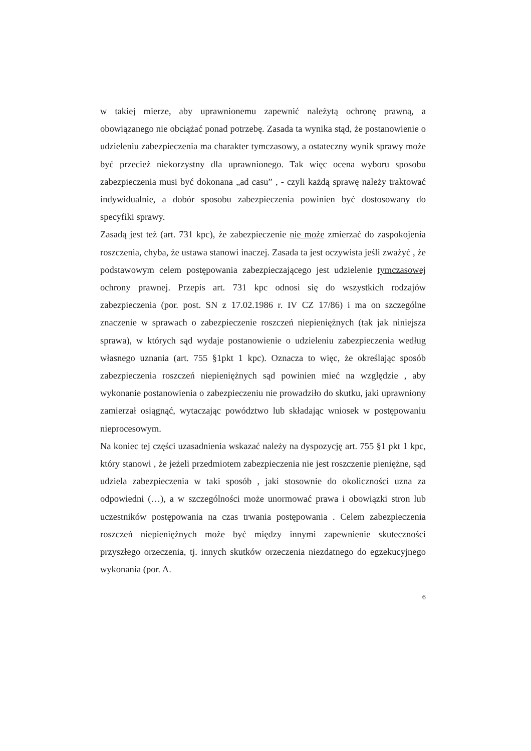w takiej mierze, aby uprawnionemu zapewnić należytą ochronę prawną, a obowiązanego nie obciążać ponad potrzebę. Zasada ta wynika stąd, że postanowienie o udzieleniu zabezpieczenia ma charakter tymczasowy, a ostateczny wynik sprawy może być przecież niekorzystny dla uprawnionego. Tak więc ocena wyboru sposobu zabezpieczenia musi być dokonana „ad casu” , - czyli każdą sprawę należy traktować indywidualnie, a dobór sposobu zabezpieczenia powinien być dostosowany do specyfiki sprawy.
Zasadą jest też (art. 731 kpc), że zabezpieczenie nie może zmierzać do zaspokojenia roszczenia, chyba, że ustawa stanowi inaczej. Zasada ta jest oczywista jeśli zważyć , że podstawowym celem postępowania zabezpieczającego jest udzielenie tymczasowej ochrony prawnej. Przepis art. 731 kpc odnosi się do wszystkich rodzajów zabezpieczenia (por. post. SN z 17.02.1986 r. IV CZ 17/86) i ma on szczególne znaczenie w sprawach o zabezpieczenie roszczeń niepieniężnych (tak jak niniejsza sprawa), w których sąd wydaje postanowienie o udzieleniu zabezpieczenia według własnego uznania (art. 755 §1pkt 1 kpc). Oznacza to więc, że określając sposób zabezpieczenia roszczeń niepieniężnych sąd powinien mieć na względzie , aby wykonanie postanowienia o zabezpieczeniu nie prowadziło do skutku, jaki uprawniony zamierzał osiągnąć, wytaczając powództwo lub składając wniosek w postępowaniu nieprocesowym.
Na koniec tej części uzasadnienia wskazać należy na dyspozycję art. 755 §1 pkt 1 kpc, który stanowi , że jeżeli przedmiotem zabezpieczenia nie jest roszczenie pieniężne, sąd udziela zabezpieczenia w taki sposób , jaki stosownie do okoliczności uzna za odpowiedni (…), a w szczególności może unormować prawa i obowiązki stron lub uczestników postępowania na czas trwania postępowania . Celem zabezpieczenia roszczeń niepieniężnych może być między innymi zapewnienie skuteczności przyszłego orzeczenia, tj. innych skutków orzeczenia niezdatnego do egzekucyjnego wykonania (por. A.
6